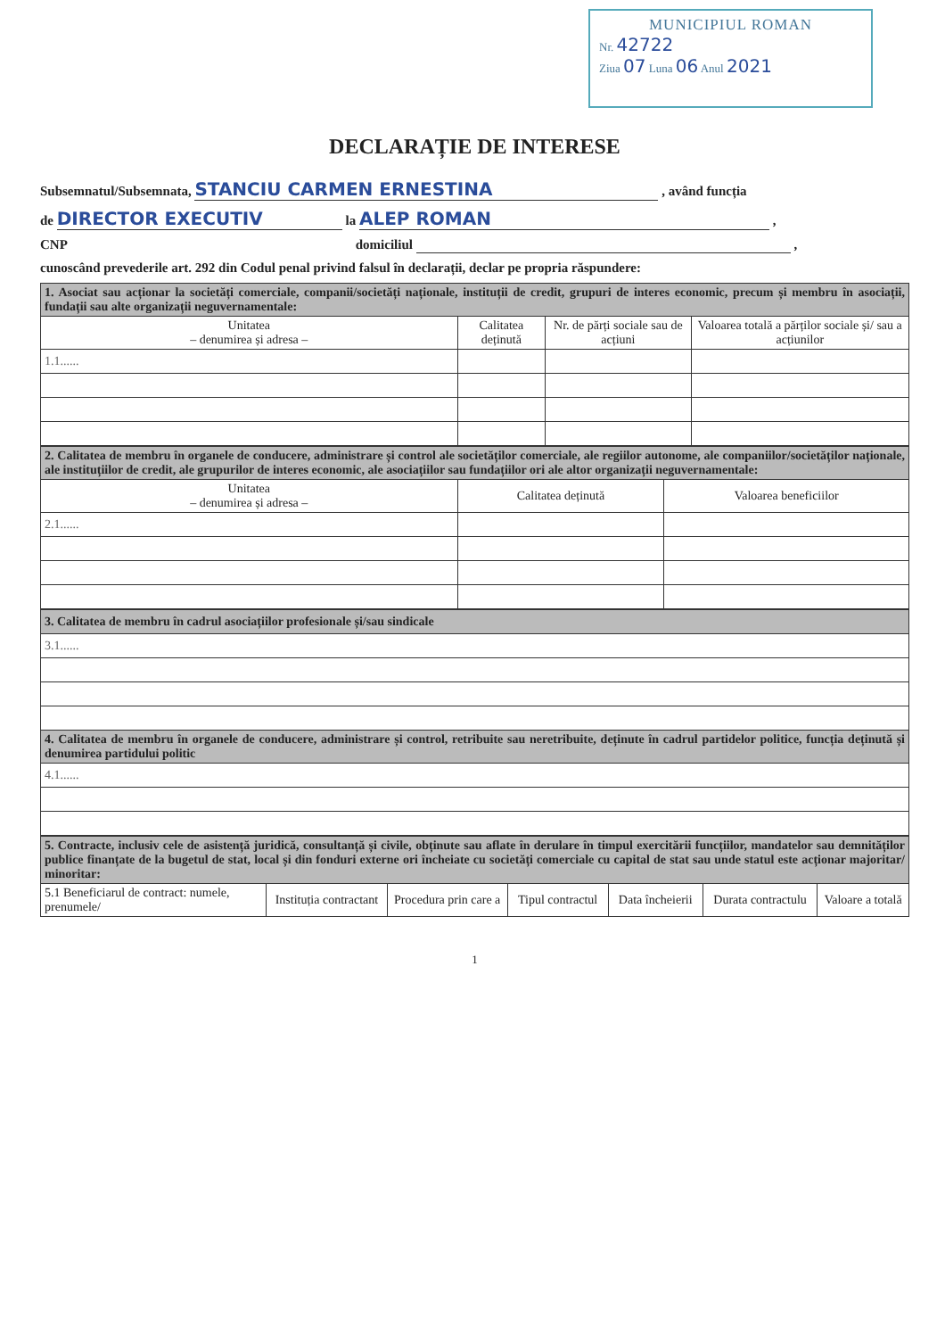MUNICIPIUL ROMAN
Nr. 42722
Ziua 07 Luna 06 Anul 2021
DECLARAȚIE DE INTERESE
Subsemnatul/Subsemnata, STANCIU CARMEN ERNESTINA , având funcția
de DIRECTOR EXECUTIV la ALEP ROMAN ,
CNP domiciliul ,
cunoscând prevederile art. 292 din Codul penal privind falsul în declarații, declar pe propria răspundere:
| 1. Asociat sau acționar la societăți comerciale, companii/societăți naționale, instituții de credit, grupuri de interes economic, precum și membru în asociații, fundații sau alte organizații neguvernamentale: | | | |
| Unitatea – denumirea și adresa – | Calitatea deținută | Nr. de părți sociale sau de acțiuni | Valoarea totală a părților sociale și/ sau a acțiunilor |
| 1.1...... | | | |
| 2. Calitatea de membru în organele de conducere, administrare și control ale societăților comerciale, ale regiilor autonome, ale companiilor/societăților naționale, ale instituțiilor de credit, ale grupurilor de interes economic, ale asociațiilor sau fundațiilor ori ale altor organizații neguvernamentale: | | |
| Unitatea – denumirea și adresa – | Calitatea deținută | Valoarea beneficiilor |
| 2.1...... | | |
| 3. Calitatea de membru în cadrul asociațiilor profesionale și/sau sindicale |
| 3.1...... |
| 4. Calitatea de membru în organele de conducere, administrare și control, retribuite sau neretribuite, deținute în cadrul partidelor politice, funcția deținută și denumirea partidului politic |
| 4.1...... |
| 5. Contracte, inclusiv cele de asistență juridică, consultanță și civile, obținute sau aflate în derulare în timpul exercitării funcțiilor, mandatelor sau demnităților publice finanțate de la bugetul de stat, local și din fonduri externe ori încheiate cu societăți comerciale cu capital de stat sau unde statul este acționar majoritar/ minoritar: | | | | | | |
| 5.1 Beneficiarul de contract: numele, prenumele/ | Instituția contractant | Procedura prin care a | Tipul contractul | Data încheierii | Durata contractulu | Valoare a totală |
1